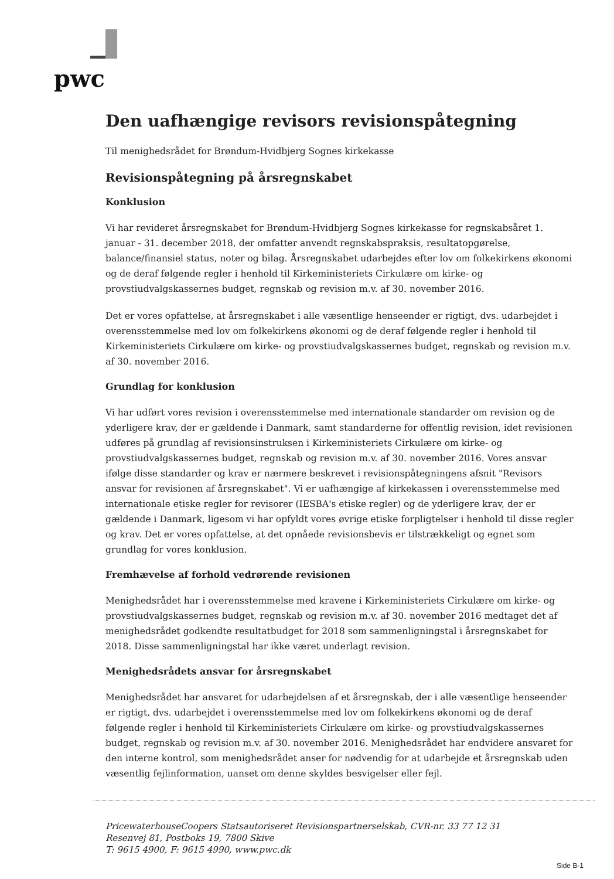pwc
Den uafhængige revisors revisionspåtegning
Til menighedsrådet for Brøndum-Hvidbjerg Sognes kirkekasse
Revisionspåtegning på årsregnskabet
Konklusion
Vi har revideret årsregnskabet for Brøndum-Hvidbjerg Sognes kirkekasse for regnskabsåret 1. januar - 31. december 2018, der omfatter anvendt regnskabspraksis, resultatopgørelse, balance/finansiel status, noter og bilag. Årsregnskabet udarbejdes efter lov om folkekirkens økonomi og de deraf følgende regler i henhold til Kirkeministeriets Cirkulære om kirke- og provstiudvalgskassernes budget, regnskab og revision m.v. af 30. november 2016.
Det er vores opfattelse, at årsregnskabet i alle væsentlige henseender er rigtigt, dvs. udarbejdet i overensstemmelse med lov om folkekirkens økonomi og de deraf følgende regler i henhold til Kirkeministeriets Cirkulære om kirke- og provstiudvalgskassernes budget, regnskab og revision m.v. af 30. november 2016.
Grundlag for konklusion
Vi har udført vores revision i overensstemmelse med internationale standarder om revision og de yderligere krav, der er gældende i Danmark, samt standarderne for offentlig revision, idet revisionen udføres på grundlag af revisionsinstruksen i Kirkeministeriets Cirkulære om kirke- og provstiudvalgskassernes budget, regnskab og revision m.v. af 30. november 2016. Vores ansvar ifølge disse standarder og krav er nærmere beskrevet i revisionspåtegningens afsnit "Revisors ansvar for revisionen af årsregnskabet". Vi er uafhængige af kirkekassen i overensstemmelse med internationale etiske regler for revisorer (IESBA's etiske regler) og de yderligere krav, der er gældende i Danmark, ligesom vi har opfyldt vores øvrige etiske forpligtelser i henhold til disse regler og krav. Det er vores opfattelse, at det opnåede revisionsbevis er tilstrækkeligt og egnet som grundlag for vores konklusion.
Fremhævelse af forhold vedrørende revisionen
Menighedsrådet har i overensstemmelse med kravene i Kirkeministeriets Cirkulære om kirke- og provstiudvalgskassernes budget, regnskab og revision m.v. af 30. november 2016 medtaget det af menighedsrådet godkendte resultatbudget for 2018 som sammenligningstal i årsregnskabet for 2018. Disse sammenligningstal har ikke været underlagt revision.
Menighedsrådets ansvar for årsregnskabet
Menighedsrådet har ansvaret for udarbejdelsen af et årsregnskab, der i alle væsentlige henseender er rigtigt, dvs. udarbejdet i overensstemmelse med lov om folkekirkens økonomi og de deraf følgende regler i henhold til Kirkeministeriets Cirkulære om kirke- og provstiudvalgskassernes budget, regnskab og revision m.v. af 30. november 2016. Menighedsrådet har endvidere ansvaret for den interne kontrol, som menighedsrådet anser for nødvendig for at udarbejde et årsregnskab uden væsentlig fejlinformation, uanset om denne skyldes besvigelser eller fejl.
PricewaterhouseCoopers Statsautoriseret Revisionspartnerselskab, CVR-nr. 33 77 12 31
Resenvej 81, Postboks 19, 7800 Skive
T: 9615 4900, F: 9615 4990, www.pwc.dk
Side B-1